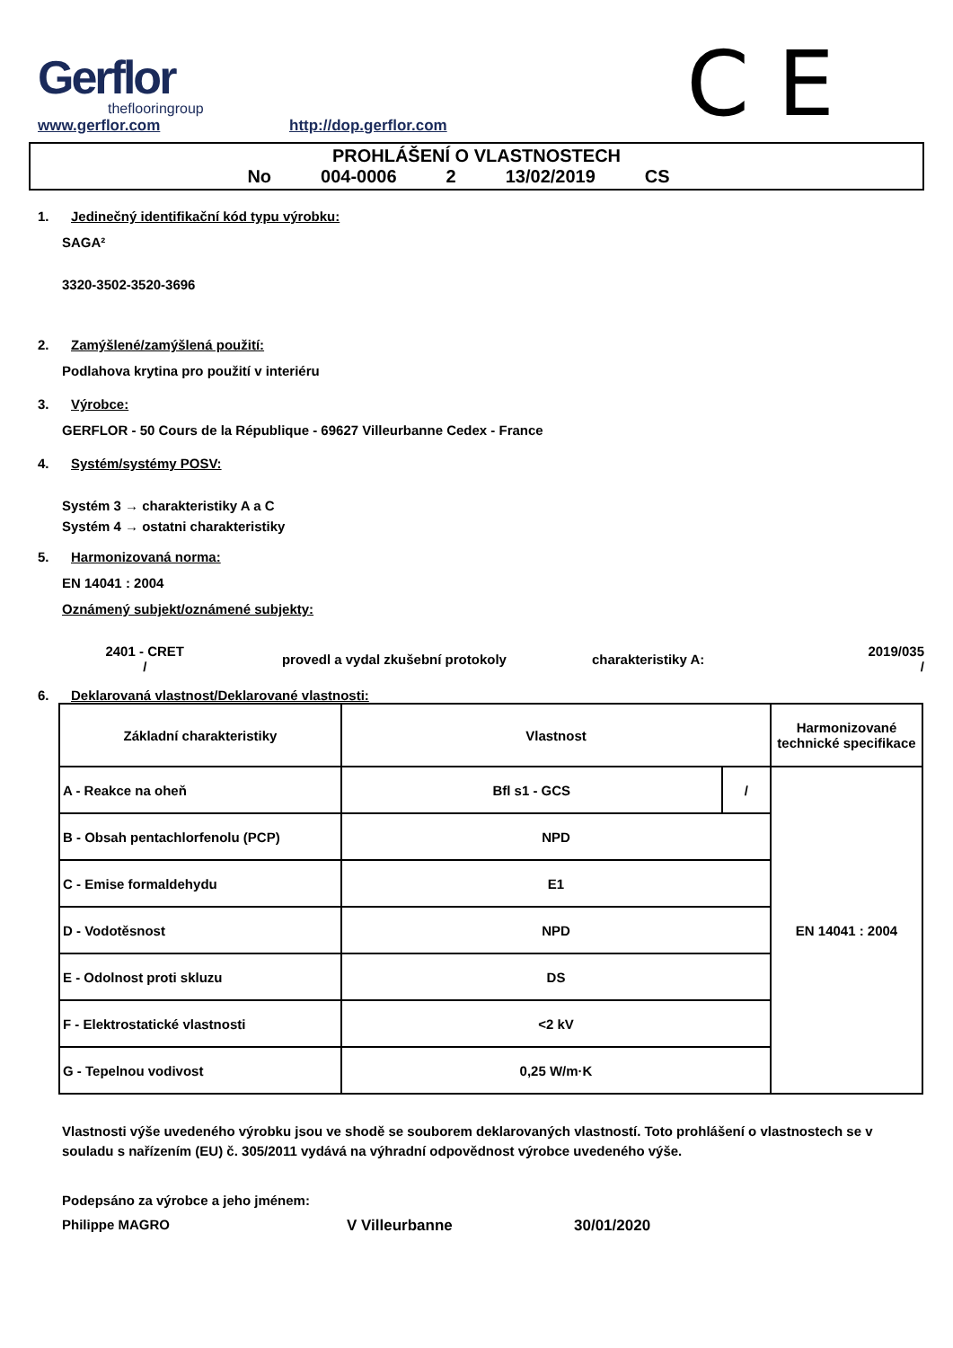Gerflor
theflooringroup
www.gerflor.com
http://dop.gerflor.com
C E
PROHLÁŠENÍ O VLASTNOSTECH
No 004-0006 2 13/02/2019 CS
1. Jedinečný identifikační kód typu výrobku:
SAGA²
3320-3502-3520-3696
2. Zamýšlené/zamýšlená použití:
Podlahova krytina pro použití v interiéru
3. Výrobce:
GERFLOR - 50 Cours de la République - 69627 Villeurbanne Cedex - France
4. Systém/systémy POSV:
Systém 3 → charakteristiky A a C
Systém 4 → ostatni charakteristiky
5. Harmonizovaná norma:
EN 14041 : 2004
Oznámený subjekt/oznámené subjekty:
2401 - CRET
/
provedl a vydal zkušební protokoly charakteristiky A:
2019/035
/
6. Deklarovaná vlastnost/Deklarované vlastnosti:
| Základní charakteristiky | Vlastnost | | Harmonizované technické specifikace |
| --- | --- | --- | --- |
| A - Reakce na oheň | Bfl s1 - GCS | / | EN 14041 : 2004 |
| B - Obsah pentachlorfenolu (PCP) | NPD | | |
| C - Emise formaldehydu | E1 | | |
| D - Vodotěsnost | NPD | | |
| E - Odolnost proti skluzu | DS | | |
| F - Elektrostatické vlastnosti | <2 kV | | |
| G - Tepelnou vodivost | 0,25 W/m·K | | |
Vlastnosti výše uvedeného výrobku jsou ve shodě se souborem deklarovaných vlastností. Toto prohlášení o vlastnostech se v souladu s nařízením (EU) č. 305/2011 vydává na výhradní odpovědnost výrobce uvedeného výše.
Podepsáno za výrobce a jeho jménem:
Philippe MAGRO V Villeurbanne 30/01/2020